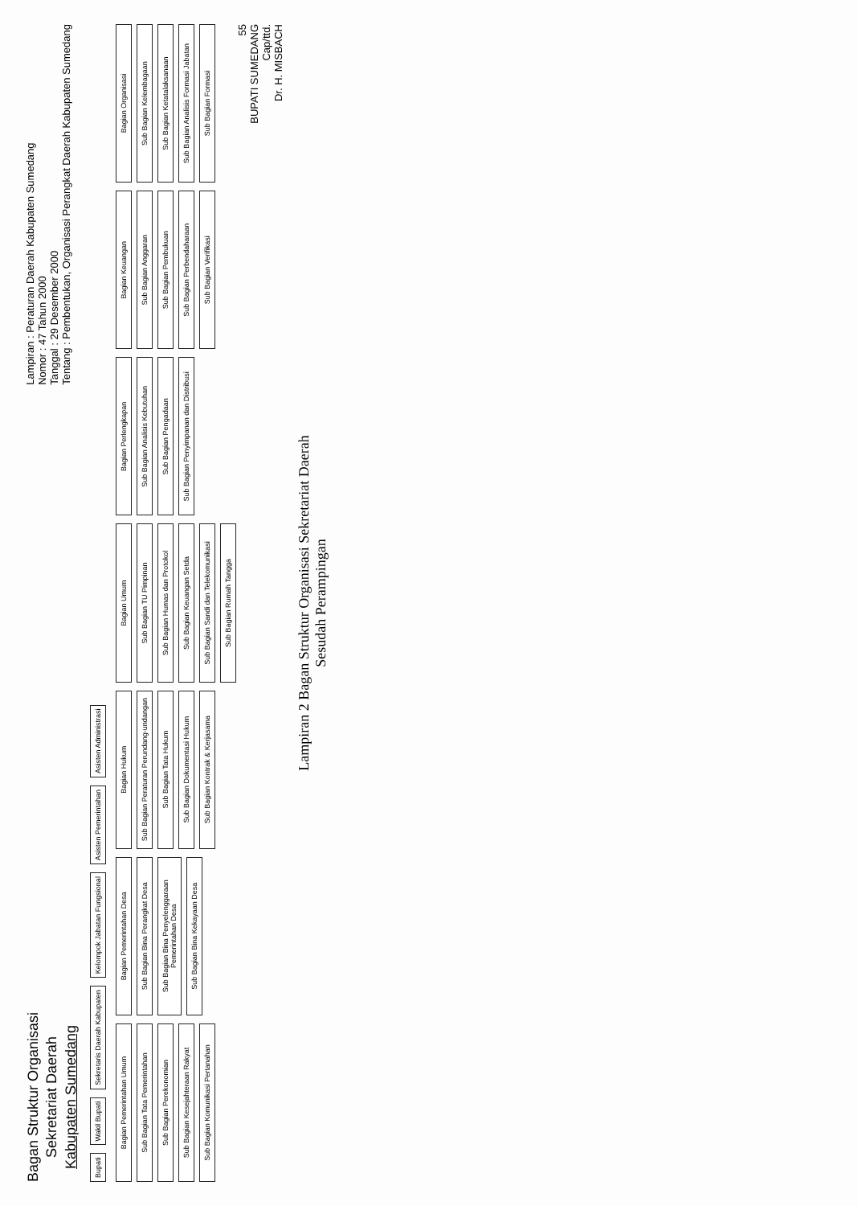Bagan Struktur Organisasi
Sekretariat Daerah
Kabupaten Sumedang
Lampiran : Peraturan Daerah Kabupaten Sumedang
Nomor : 47 Tahun 2000
Tanggal : 29 Desember 2000
Tentang : Pembentukan, Organisasi Perangkat Daerah Kabupaten Sumedang
Bupati
Wakil Bupati
Sekretaris Daerah Kabupaten
Kelompok Jabatan Fungsional
Asisten Pemerintahan
Asisten Administrasi
Bagian Pemerintahan Umum
Sub Bagian Tata Pemerintahan
Sub Bagian Perekonomian
Sub Bagian Kesejahteraan Rakyat
Sub Bagian Komunikasi Pertanahan
Bagian Pemerintahan Desa
Sub Bagian Bina Perangkat Desa
Sub Bagian Bina Penyelenggaraan Pemerintahan Desa
Sub Bagian Bina Kekayaan Desa
Bagian Hukum
Sub Bagian Peraturan Perundang-undangan
Sub Bagian Tata Hukum
Sub Bagian Dokumentasi Hukum
Sub Bagian Kontrak & Kerjasama
Bagian Umum
Sub Bagian TU Pimpinan
Sub Bagian Humas dan Protokol
Sub Bagian Keuangan Setda
Sub Bagian Sandi dan Telekomunikasi
Sub Bagian Rumah Tangga
Bagian Perlengkapan
Sub Bagian Analisis Kebutuhan
Sub Bagian Pengadaan
Sub Bagian Penyimpanan dan Distribusi
Bagian Keuangan
Sub Bagian Anggaran
Sub Bagian Pembukuan
Sub Bagian Perbendaharaan
Sub Bagian Verifikasi
Bagian Organisasi
Sub Bagian Kelembagaan
Sub Bagian Ketatalaksanaan
Sub Bagian Analisis Formasi Jabatan
Sub Bagian Formasi
55
BUPATI SUMEDANG
Cap/ttd.
Dr. H. MISBACH
Lampiran 2 Bagan Struktur Organisasi Sekretariat Daerah
Sesudah Perampingan